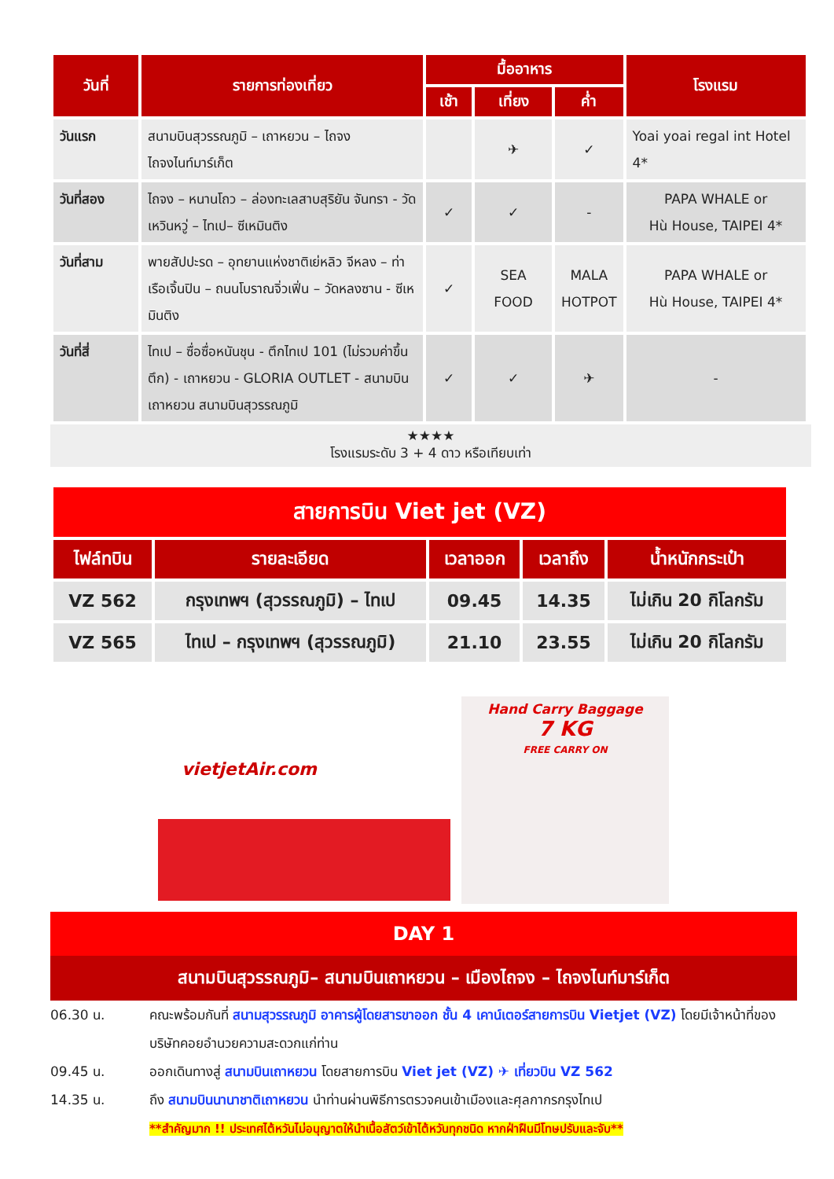| วันที่ | รายการท่องเที่ยว | มื้ออาหาร | | | โรงแรม |
| --- | --- | --- | --- | --- | --- |
| | | เช้า | เที่ยง | ค่ำ | |
| วันแรก | สนามบินสุวรรณภูมิ – เถาหยวน – ไถจง ไถจงไนท์มาร์เก็ต | | ✈ | ✓ | Yoai yoai regal int Hotel 4* |
| วันที่สอง | ไถจง – หนานโถว – ล่องทะเลสาบสุริยัน จันทรา - วัดเหวินหวู่ – ไทเป– ซีเหมินติง | ✓ | ✓ | - | PAPA WHALE or Hù House, TAIPEI 4* |
| วันที่สาม | พายสัปปะรด – อุทยานแห่งชาติเย่หลิว จีหลง – ท่าเรือเจิ้นปิน – ถนนโบราณจิ่วเฟิ่น – วัดหลงซาน - ซีเหมินติง | ✓ | SEA FOOD | MALA HOTPOT | PAPA WHALE or Hù House, TAIPEI 4* |
| วันที่สี่ | ไทเป – ซื่อซื่อหนันชุน - ตึกไทเป 101 (ไม่รวมค่าขึ้นตึก) - เถาหยวน - GLORIA OUTLET - สนามบินเถาหยวน สนามบินสุวรรณภูมิ | ✓ | ✓ | ✈ | - |
★★★★
โรงแรมระดับ 3 + 4 ดาว หรือเทียบเท่า
| สายการบิน Viet jet (VZ) | | | | |
| ไฟล์ทบิน | รายละเอียด | เวลาออก | เวลาถึง | น้ำหนักกระเป๋า |
| VZ 562 | กรุงเทพฯ (สุวรรณภูมิ) – ไทเป | 09.45 | 14.35 | ไม่เกิน 20 กิโลกรัม |
| VZ 565 | ไทเป – กรุงเทพฯ (สุวรรณภูมิ) | 21.10 | 23.55 | ไม่เกิน 20 กิโลกรัม |
vietjetAir.com
Hand Carry Baggage
7 KG
FREE CARRY ON
DAY 1
สนามบินสุวรรณภูมิ– สนามบินเถาหยวน – เมืองไถจง – ไถจงไนท์มาร์เก็ต
06.30 น. คณะพร้อมกันที่ สนามสุวรรณภูมิ อาคารผู้โดยสารขาออก ชั้น 4 เคาน์เตอร์สายการบิน Vietjet (VZ) โดยมีเจ้าหน้าที่ของบริษัทคอยอำนวยความสะดวกแก่ท่าน
09.45 น. ออกเดินทางสู่ สนามบินเถาหยวน โดยสายการบิน Viet jet (VZ) ✈ เที่ยวบิน VZ 562
14.35 น. ถึง สนามบินนานาชาติเถาหยวน นำท่านผ่านพิธีการตรวจคนเข้าเมืองและศุลกากรกรุงไทเป
**สำคัญมาก !! ประเทศไต้หวันไม่อนุญาตให้นำเนื้อสัตว์เข้าไต้หวันทุกชนิด หากฝ่าฝืนมีโทษปรับและจับ**